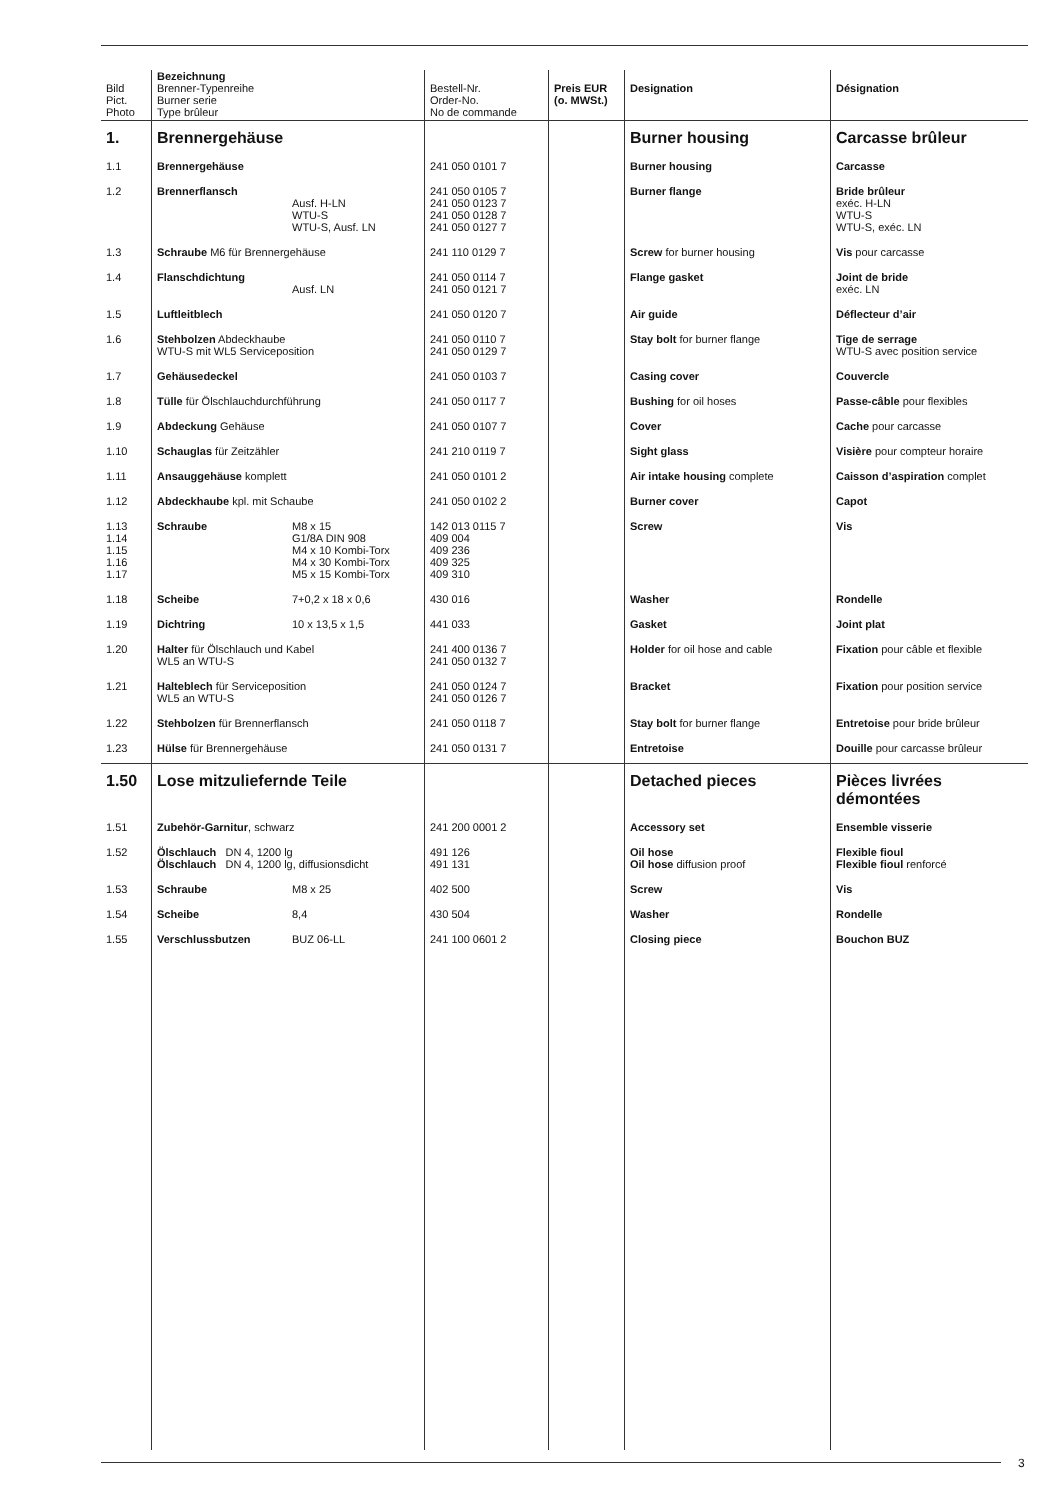| Bild Pict. Photo | Bezeichnung Brenner-Typenreihe Burner serie Type brûleur | Bestell-Nr. Order-No. No de commande | Preis EUR (o. MWSt.) | Designation | Désignation |
| --- | --- | --- | --- | --- | --- |
| 1. | Brennergehäuse | | | Burner housing | Carcasse brûleur |
| 1.1 | Brennergehäuse | 241 050 0101 7 | | Burner housing | Carcasse |
| 1.2 | Brennerflansch Ausf. H-LN WTU-S WTU-S, Ausf. LN | 241 050 0105 7 241 050 0123 7 241 050 0128 7 241 050 0127 7 | | Burner flange | Bride brûleur exéc. H-LN WTU-S WTU-S, exéc. LN |
| 1.3 | Schraube M6 für Brennergehäuse | 241 110 0129 7 | | Screw for burner housing | Vis pour carcasse |
| 1.4 | Flanschdichtung Ausf. LN | 241 050 0114 7 241 050 0121 7 | | Flange gasket | Joint de bride exéc. LN |
| 1.5 | Luftleitblech | 241 050 0120 7 | | Air guide | Déflecteur d’air |
| 1.6 | Stehbolzen Abdeckhaube WTU-S mit WL5 Serviceposition | 241 050 0110 7 241 050 0129 7 | | Stay bolt for burner flange | Tige de serrage WTU-S avec position service |
| 1.7 | Gehäusedeckel | 241 050 0103 7 | | Casing cover | Couvercle |
| 1.8 | Tülle für Ölschlauchdurchführung | 241 050 0117 7 | | Bushing for oil hoses | Passe-câble pour flexibles |
| 1.9 | Abdeckung Gehäuse | 241 050 0107 7 | | Cover | Cache pour carcasse |
| 1.10 | Schauglas für Zeitzähler | 241 210 0119 7 | | Sight glass | Visière pour compteur horaire |
| 1.11 | Ansauggehäuse komplett | 241 050 0101 2 | | Air intake housing complete | Caisson d’aspiration complet |
| 1.12 | Abdeckhaube kpl. mit Schaube | 241 050 0102 2 | | Burner cover | Capot |
| 1.13 1.14 1.15 1.16 1.17 | Schraube M8 x 15 G1/8A DIN 908 M4 x 10 Kombi-Torx M4 x 30 Kombi-Torx M5 x 15 Kombi-Torx | 142 013 0115 7 409 004 409 236 409 325 409 310 | | Screw | Vis |
| 1.18 | Scheibe 7+0,2 x 18 x 0,6 | 430 016 | | Washer | Rondelle |
| 1.19 | Dichtring 10 x 13,5 x 1,5 | 441 033 | | Gasket | Joint plat |
| 1.20 | Halter für Ölschlauch und Kabel WL5 an WTU-S | 241 400 0136 7 241 050 0132 7 | | Holder for oil hose and cable | Fixation pour câble et flexible |
| 1.21 | Halteblech für Serviceposition WL5 an WTU-S | 241 050 0124 7 241 050 0126 7 | | Bracket | Fixation pour position service |
| 1.22 | Stehbolzen für Brennerflansch | 241 050 0118 7 | | Stay bolt for burner flange | Entretoise pour bride brûleur |
| 1.23 | Hülse für Brennergehäuse | 241 050 0131 7 | | Entretoise | Douille pour carcasse brûleur |
| 1.50 | Lose mitzuliefernde Teile | | | Detached pieces | Pièces livrées démontées |
| 1.51 | Zubehör-Garnitur , schwarz | 241 200 0001 2 | | Accessory set | Ensemble visserie |
| 1.52 | Ölschlauch DN 4, 1200 lg Ölschlauch DN 4, 1200 lg, diffusionsdicht | 491 126 491 131 | | Oil hose Oil hose diffusion proof | Flexible fioul Flexible fioul renforcé |
| 1.53 | Schraube M8 x 25 | 402 500 | | Screw | Vis |
| 1.54 | Scheibe 8,4 | 430 504 | | Washer | Rondelle |
| 1.55 | Verschlussbutzen BUZ 06-LL | 241 100 0601 2 | | Closing piece | Bouchon BUZ |
3